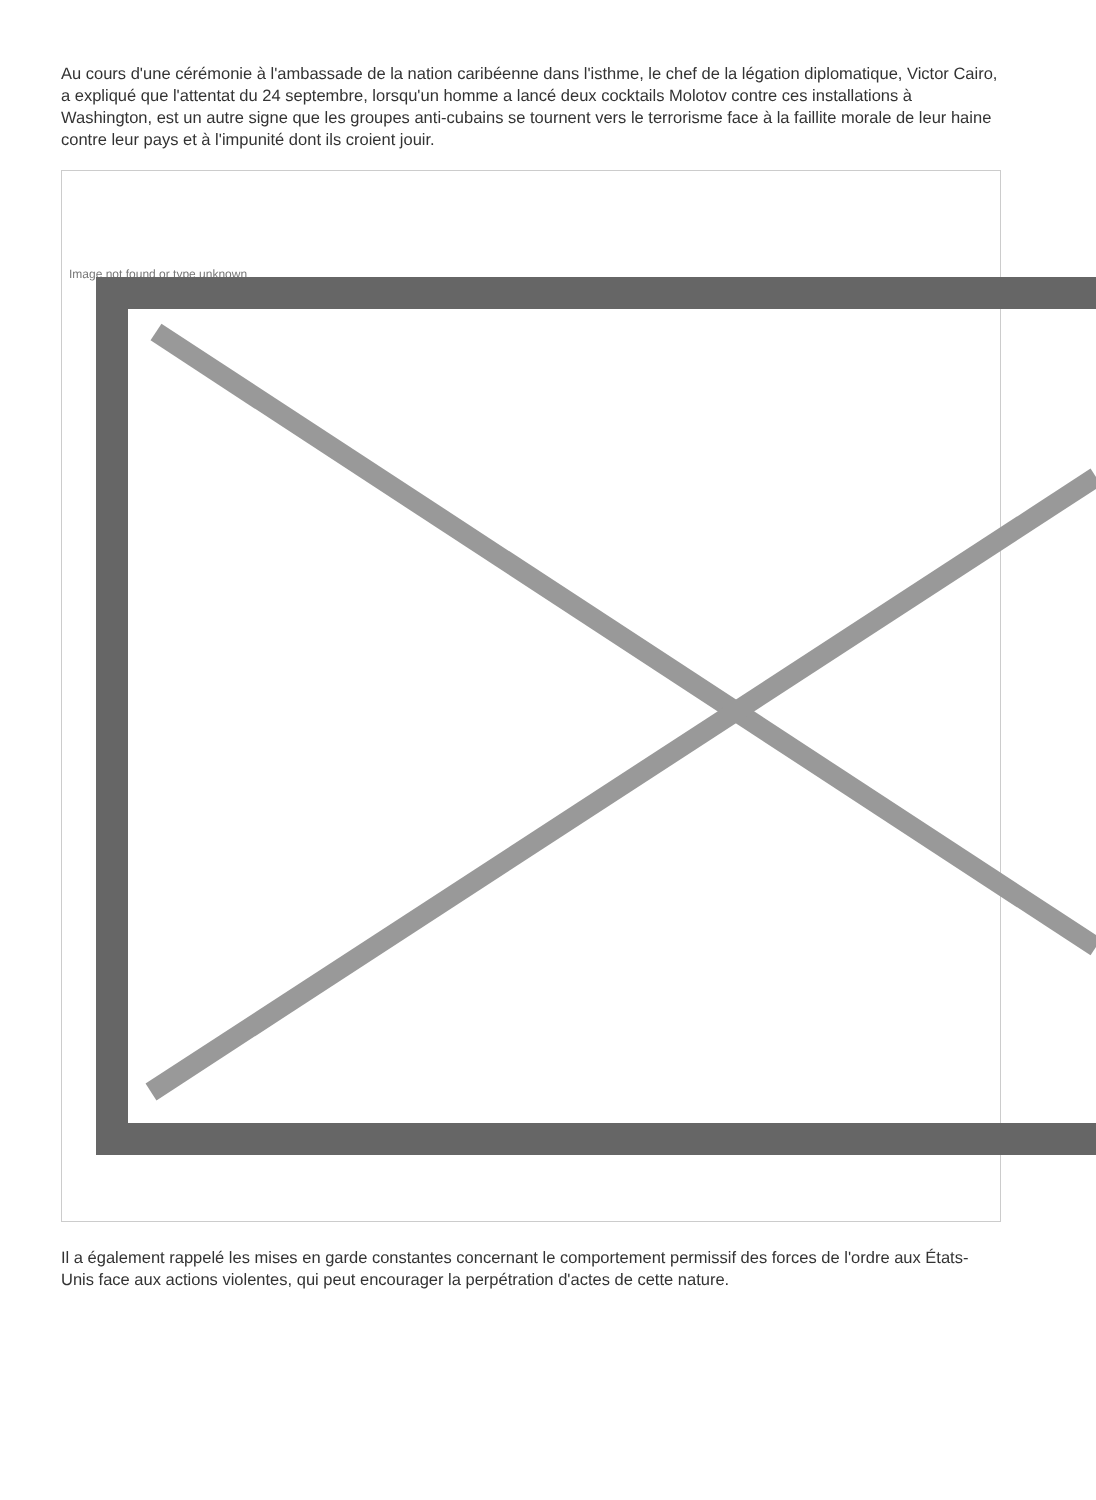Au cours d'une cérémonie à l'ambassade de la nation caribéenne dans l'isthme, le chef de la légation diplomatique, Victor Cairo, a expliqué que l'attentat du 24 septembre, lorsqu'un homme a lancé deux cocktails Molotov contre ces installations à Washington, est un autre signe que les groupes anti-cubains se tournent vers le terrorisme face à la faillite morale de leur haine contre leur pays et à l'impunité dont ils croient jouir.
Image not found or type unknown
Il a également rappelé les mises en garde constantes concernant le comportement permissif des forces de l'ordre aux États-Unis face aux actions violentes, qui peut encourager la perpétration d'actes de cette nature.